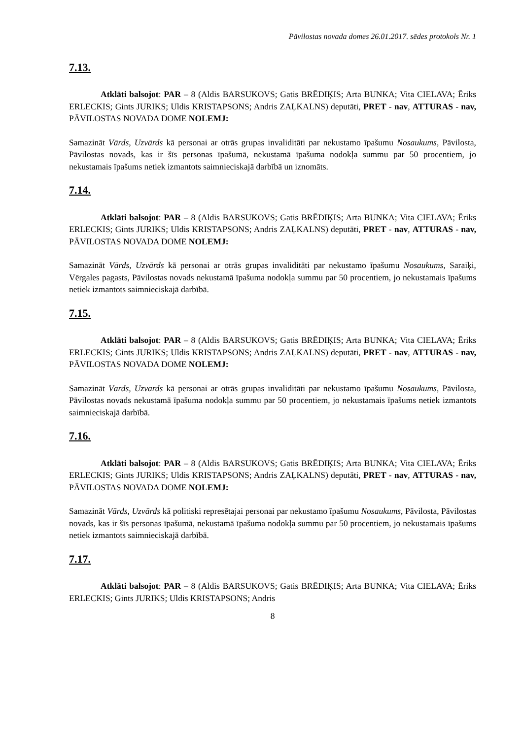Pāvilostas novada domes 26.01.2017. sēdes protokols Nr. 1
7.13.
Atklāti balsojot: PAR – 8 (Aldis BARSUKOVS; Gatis BRĒDIĶIS; Arta BUNKA; Vita CIELAVA; Ēriks ERLECKIS; Gints JURIKS; Uldis KRISTAPSONS; Andris ZAĻKALNS) deputāti, PRET - nav, ATTURAS - nav, PĀVILOSTAS NOVADA DOME NOLEMJ:
Samazināt Vārds, Uzvārds kā personai ar otrās grupas invaliditāti par nekustamo īpašumu Nosaukums, Pāvilosta, Pāvilostas novads, kas ir šīs personas īpašumā, nekustamā īpašuma nodokļa summu par 50 procentiem, jo nekustamais īpašums netiek izmantots saimnieciskajā darbībā un iznomāts.
7.14.
Atklāti balsojot: PAR – 8 (Aldis BARSUKOVS; Gatis BRĒDIĶIS; Arta BUNKA; Vita CIELAVA; Ēriks ERLECKIS; Gints JURIKS; Uldis KRISTAPSONS; Andris ZAĻKALNS) deputāti, PRET - nav, ATTURAS - nav, PĀVILOSTAS NOVADA DOME NOLEMJ:
Samazināt Vārds, Uzvārds kā personai ar otrās grupas invaliditāti par nekustamo īpašumu Nosaukums, Saraiķi, Vērgales pagasts, Pāvilostas novads nekustamā īpašuma nodokļa summu par 50 procentiem, jo nekustamais īpašums netiek izmantots saimnieciskajā darbībā.
7.15.
Atklāti balsojot: PAR – 8 (Aldis BARSUKOVS; Gatis BRĒDIĶIS; Arta BUNKA; Vita CIELAVA; Ēriks ERLECKIS; Gints JURIKS; Uldis KRISTAPSONS; Andris ZAĻKALNS) deputāti, PRET - nav, ATTURAS - nav, PĀVILOSTAS NOVADA DOME NOLEMJ:
Samazināt Vārds, Uzvārds kā personai ar otrās grupas invaliditāti par nekustamo īpašumu Nosaukums, Pāvilosta, Pāvilostas novads nekustamā īpašuma nodokļa summu par 50 procentiem, jo nekustamais īpašums netiek izmantots saimnieciskajā darbībā.
7.16.
Atklāti balsojot: PAR – 8 (Aldis BARSUKOVS; Gatis BRĒDIĶIS; Arta BUNKA; Vita CIELAVA; Ēriks ERLECKIS; Gints JURIKS; Uldis KRISTAPSONS; Andris ZAĻKALNS) deputāti, PRET - nav, ATTURAS - nav, PĀVILOSTAS NOVADA DOME NOLEMJ:
Samazināt Vārds, Uzvārds kā politiski represētajai personai par nekustamo īpašumu Nosaukums, Pāvilosta, Pāvilostas novads, kas ir šīs personas īpašumā, nekustamā īpašuma nodokļa summu par 50 procentiem, jo nekustamais īpašums netiek izmantots saimnieciskajā darbībā.
7.17.
Atklāti balsojot: PAR – 8 (Aldis BARSUKOVS; Gatis BRĒDIĶIS; Arta BUNKA; Vita CIELAVA; Ēriks ERLECKIS; Gints JURIKS; Uldis KRISTAPSONS; Andris
8